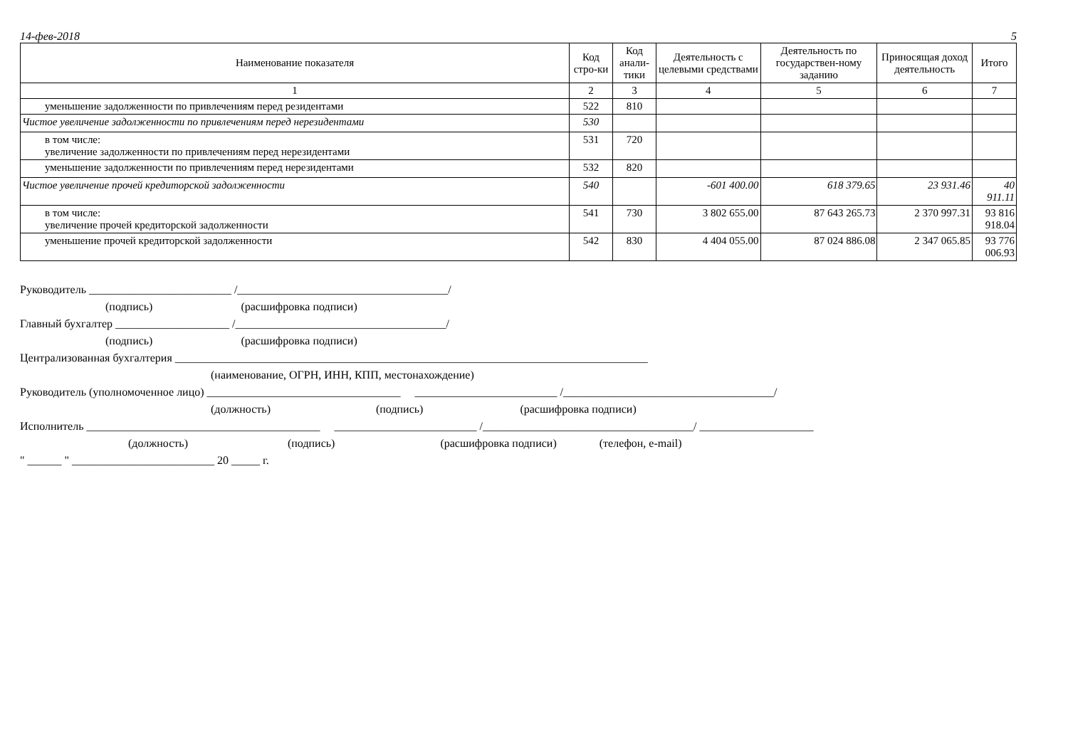14-фев-2018 5
| Наименование показателя | Код стро-ки | Код анали-тики | Деятельность с целевыми средствами | Деятельность по государствен-ному заданию | Приносящая доход деятельность | Итого |
| --- | --- | --- | --- | --- | --- | --- |
| 1 | 2 | 3 | 4 | 5 | 6 | 7 |
| уменьшение задолженности по привлечениям перед резидентами | 522 | 810 | | | | |
| Чистое увеличение задолженности по привлечениям перед нерезидентами | 530 | | | | | |
| в том числе: увеличение задолженности по привлечениям перед нерезидентами | 531 | 720 | | | | |
| уменьшение задолженности по привлечениям перед нерезидентами | 532 | 820 | | | | |
| Чистое увеличение прочей кредиторской задолженности | 540 | | -601 400.00 | 618 379.65 | 23 931.46 | 40 911.11 |
| в том числе: увеличение прочей кредиторской задолженности | 541 | 730 | 3 802 655.00 | 87 643 265.73 | 2 370 997.31 | 93 816 918.04 |
| уменьшение прочей кредиторской задолженности | 542 | 830 | 4 404 055.00 | 87 024 886.08 | 2 347 065.85 | 93 776 006.93 |
Руководитель _________________________ /_____________________________________/
(подпись) (расшифровка подписи)
Главный бухгалтер ____________________ /_____________________________________/
(подпись) (расшифровка подписи)
Централизованная бухгалтерия ___________________________________________________________________________________
(наименование, ОГРН, ИНН, КПП, местонахождение)
Руководитель (уполномоченное лицо) __________________________________ _________________________ /_____________________________________/
(должность) (подпись) (расшифровка подписи)
Исполнитель _________________________________________ _________________________ /_____________________________________/ ____________________
(должность) (подпись) (расшифровка подписи) (телефон, e-mail)
" ______ " _________________________ 20 _____ г.